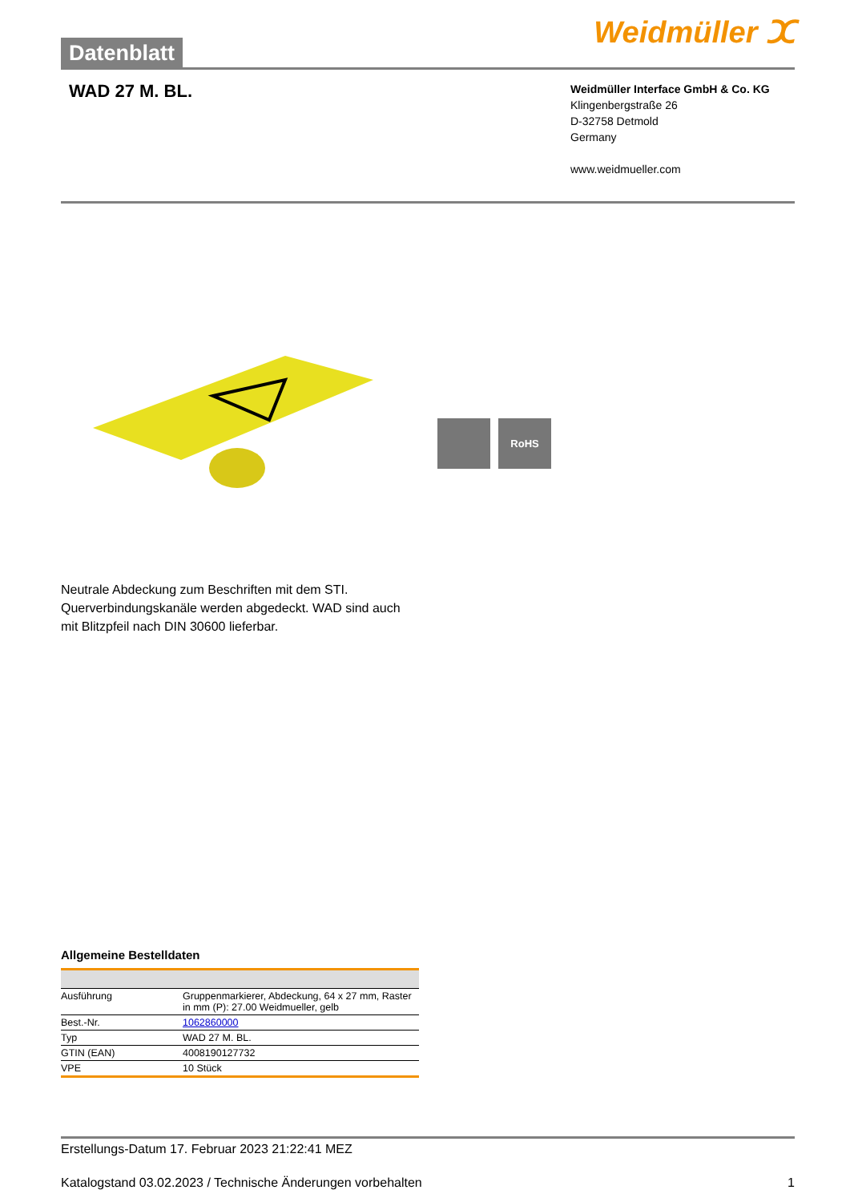Datenblatt
Weidmüller ⵋ
WAD 27 M. BL.
Weidmüller Interface GmbH & Co. KG
Klingenbergstraße 26
D-32758 Detmold
Germany
www.weidmueller.com
RoHS
Neutrale Abdeckung zum Beschriften mit dem STI. Querverbindungskanäle werden abgedeckt. WAD sind auch mit Blitzpfeil nach DIN 30600 lieferbar.
Allgemeine Bestelldaten
| Ausführung | Gruppenmarkierer, Abdeckung, 64 x 27 mm, Raster in mm (P): 27.00 Weidmueller, gelb |
| Best.-Nr. | 1062860000 |
| Typ | WAD 27 M. BL. |
| GTIN (EAN) | 4008190127732 |
| VPE | 10 Stück |
Erstellungs-Datum 17. Februar 2023 21:22:41 MEZ
Katalogstand 03.02.2023 / Technische Änderungen vorbehalten 1